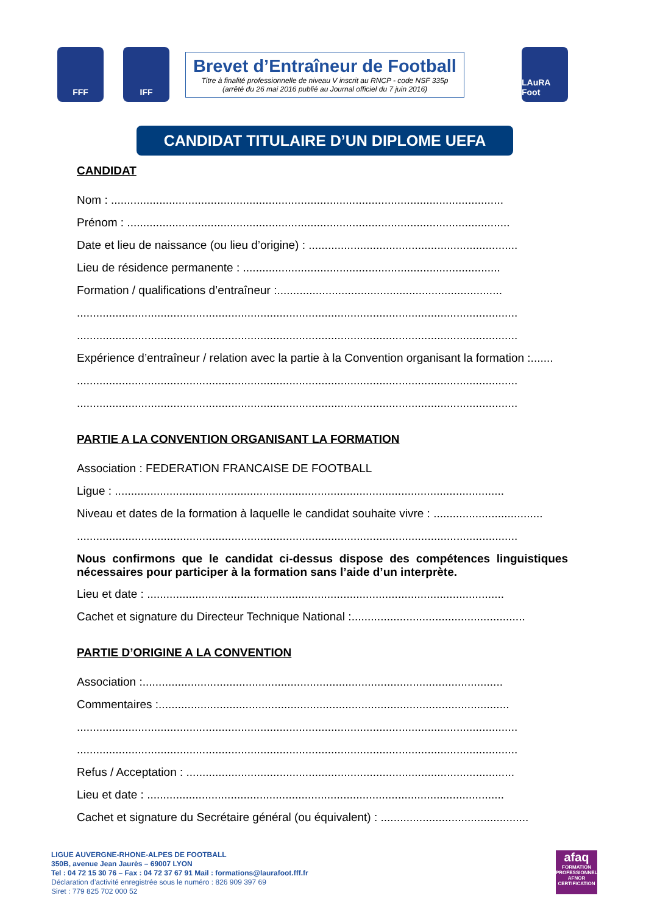FFF IFF
Brevet d’Entraîneur de Football
Titre à finalité professionnelle de niveau V inscrit au RNCP - code NSF 335p
(arrêté du 26 mai 2016 publié au Journal officiel du 7 juin 2016)
LAuRA Foot
CANDIDAT TITULAIRE D’UN DIPLOME UEFA
CANDIDAT
Nom : ..........................................................................................................................
Prénom : .......................................................................................................................
Date et lieu de naissance (ou lieu d’origine) : .................................................................
Lieu de résidence permanente : ................................................................................
Formation / qualifications d’entraîneur :......................................................................
.........................................................................................................................................
.........................................................................................................................................
Expérience d’entraîneur / relation avec la partie à la Convention organisant la formation :.......
.........................................................................................................................................
.........................................................................................................................................
PARTIE A LA CONVENTION ORGANISANT LA FORMATION
Association : FEDERATION FRANCAISE DE FOOTBALL
Ligue : .........................................................................................................................
Niveau et dates de la formation à laquelle le candidat souhaite vivre : ..................................
.........................................................................................................................................
Nous confirmons que le candidat ci-dessus dispose des compétences linguistiques nécessaires pour participer à la formation sans l’aide d’un interprète.
Lieu et date : ...............................................................................................................
Cachet et signature du Directeur Technique National :......................................................
PARTIE D’ORIGINE A LA CONVENTION
Association :................................................................................................................
Commentaires :.............................................................................................................
.........................................................................................................................................
.........................................................................................................................................
Refus / Acceptation : ......................................................................................................
Lieu et date : ...............................................................................................................
Cachet et signature du Secrétaire général (ou équivalent) : ..............................................
LIGUE AUVERGNE-RHONE-ALPES DE FOOTBALL
350B, avenue Jean Jaurès – 69007 LYON
Tel : 04 72 15 30 76 – Fax : 04 72 37 67 91 Mail : formations@laurafoot.fff.fr
Déclaration d’activité enregistrée sous le numéro : 826 909 397 69
Siret : 779 825 702 000 52
afaq
FORMATION PROFESSIONNELLE
AFNOR CERTIFICATION